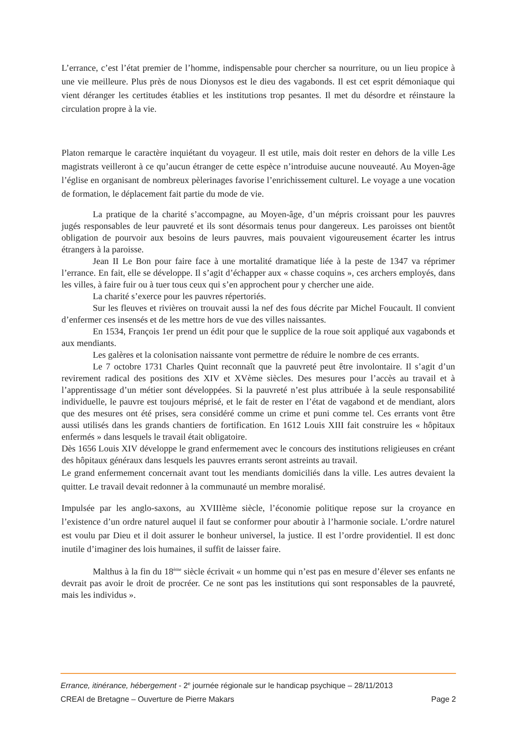L’errance, c’est l’état premier de l’homme, indispensable pour chercher sa nourriture, ou un lieu propice à une vie meilleure. Plus près de nous Dionysos est le dieu des vagabonds. Il est cet esprit démoniaque qui vient déranger les certitudes établies et les institutions trop pesantes. Il met du désordre et réinstaure la circulation propre à la vie.
Platon remarque le caractère inquiétant du voyageur. Il est utile, mais doit rester en dehors de la ville Les magistrats veilleront à ce qu’aucun étranger de cette espèce n’introduise aucune nouveauté. Au Moyen-âge l’église en organisant de nombreux pèlerinages favorise l’enrichissement culturel. Le voyage a une vocation de formation, le déplacement fait partie du mode de vie.
La pratique de la charité s’accompagne, au Moyen-âge, d’un mépris croissant pour les pauvres jugés responsables de leur pauvreté et ils sont désormais tenus pour dangereux. Les paroisses ont bientôt obligation de pourvoir aux besoins de leurs pauvres, mais pouvaient vigoureusement écarter les intrus étrangers à la paroisse.
Jean II Le Bon pour faire face à une mortalité dramatique liée à la peste de 1347 va réprimer l’errance. En fait, elle se développe. Il s’agit d’échapper aux « chasse coquins », ces archers employés, dans les villes, à faire fuir ou à tuer tous ceux qui s’en approchent pour y chercher une aide.
La charité s’exerce pour les pauvres répertoriés.
Sur les fleuves et rivières on trouvait aussi la nef des fous décrite par Michel Foucault. Il convient d’enfermer ces insensés et de les mettre hors de vue des villes naissantes.
En 1534, François 1er prend un édit pour que le supplice de la roue soit appliqué aux vagabonds et aux mendiants.
Les galères et la colonisation naissante vont permettre de réduire le nombre de ces errants.
Le 7 octobre 1731 Charles Quint reconnaît que la pauvreté peut être involontaire. Il s’agit d’un revirement radical des positions des XIV et XVème siècles. Des mesures pour l’accès au travail et à l’apprentissage d’un métier sont développées. Si la pauvreté n’est plus attribuée à la seule responsabilité individuelle, le pauvre est toujours méprisé, et le fait de rester en l’état de vagabond et de mendiant, alors que des mesures ont été prises, sera considéré comme un crime et puni comme tel. Ces errants vont être aussi utilisés dans les grands chantiers de fortification. En 1612 Louis XIII fait construire les « hôpitaux enfermés » dans lesquels le travail était obligatoire.
Dès 1656 Louis XIV développe le grand enfermement avec le concours des institutions religieuses en créant des hôpitaux généraux dans lesquels les pauvres errants seront astreints au travail.
Le grand enfermement concernait avant tout les mendiants domiciliés dans la ville. Les autres devaient la quitter. Le travail devait redonner à la communauté un membre moralisé.
Impulsée par les anglo-saxons, au XVIIIème siècle, l’économie politique repose sur la croyance en l’existence d’un ordre naturel auquel il faut se conformer pour aboutir à l’harmonie sociale. L’ordre naturel est voulu par Dieu et il doit assurer le bonheur universel, la justice. Il est l’ordre providentiel. Il est donc inutile d’imaginer des lois humaines, il suffit de laisser faire.
Malthus à la fin du 18<sup>ème</sup> siècle écrivait « un homme qui n’est pas en mesure d’élever ses enfants ne devrait pas avoir le droit de procréer. Ce ne sont pas les institutions qui sont responsables de la pauvreté, mais les individus ».
Errance, itinérance, hébergement - 2<sup>e</sup> journée régionale sur le handicap psychique – 28/11/2013
CREAI de Bretagne – Ouverture de Pierre Makars Page 2